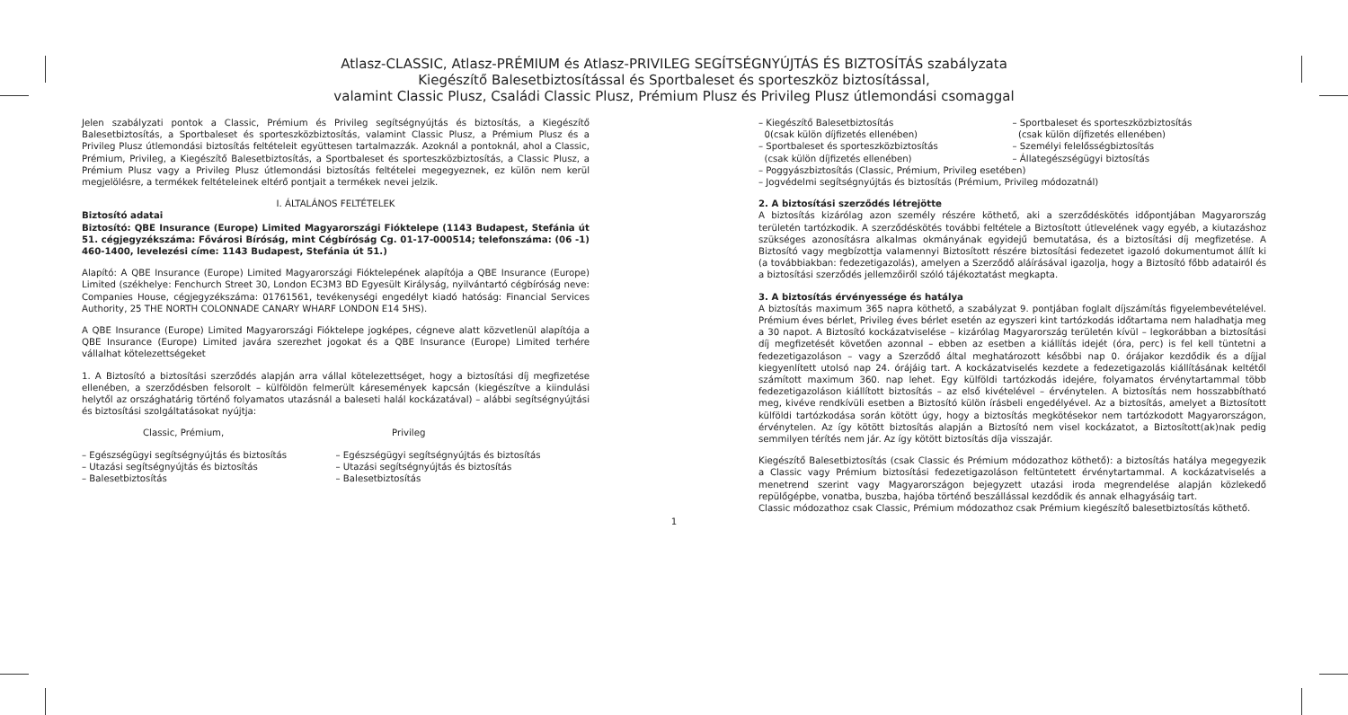Atlasz-CLASSIC, Atlasz-PRÉMIUM és Atlasz-PRIVILEG SEGÍTSÉGNYÚJTÁS ÉS BIZTOSÍTÁS szabályzata
Kiegészítő Balesetbiztosítással és Sportbaleset és sporteszköz biztosítással,
valamint Classic Plusz, Családi Classic Plusz, Prémium Plusz és Privileg Plusz útlemondási csomaggal
Jelen szabályzati pontok a Classic, Prémium és Privileg segítségnyújtás és biztosítás, a Kiegészítő Balesetbiztosítás, a Sportbaleset és sporteszközbiztosítás, valamint Classic Plusz, a Prémium Plusz és a Privileg Plusz útlemondási biztosítás feltételeit együttesen tartalmazzák. Azoknál a pontoknál, ahol a Classic, Prémium, Privileg, a Kiegészítő Balesetbiztosítás, a Sportbaleset és sporteszközbiztosítás, a Classic Plusz, a Prémium Plusz vagy a Privileg Plusz útlemondási biztosítás feltételei megegyeznek, ez külön nem kerül megjelölésre, a termékek feltételeinek eltérő pontjait a termékek nevei jelzik.
I. ÁLTALÁNOS FELTÉTELEK
Biztosító adatai
Biztosító: QBE Insurance (Europe) Limited Magyarországi Fióktelepe (1143 Budapest, Stefánia út 51. cégjegyzékszáma: Fővárosi Bíróság, mint Cégbíróság Cg. 01-17-000514; telefonszáma: (06 -1) 460-1400, levelezési címe: 1143 Budapest, Stefánia út 51.)
Alapító: A QBE Insurance (Europe) Limited Magyarországi Fióktelepének alapítója a QBE Insurance (Europe) Limited (székhelye: Fenchurch Street 30, London EC3M3 BD Egyesült Királyság, nyilvántartó cégbíróság neve: Companies House, cégjegyzékszáma: 01761561, tevékenységi engedélyt kiadó hatóság: Financial Services Authority, 25 THE NORTH COLONNADE CANARY WHARF LONDON E14 5HS).
A QBE Insurance (Europe) Limited Magyarországi Fióktelepe jogképes, cégneve alatt közvetlenül alapítója a QBE Insurance (Europe) Limited javára szerezhet jogokat és a QBE Insurance (Europe) Limited terhére vállalhat kötelezettségeket
1. A Biztosító a biztosítási szerződés alapján arra vállal kötelezettséget, hogy a biztosítási díj megfizetése ellenében, a szerződésben felsorolt – külföldön felmerült káresemények kapcsán (kiegészítve a kiindulási helytől az országhatárig történő folyamatos utazásnál a baleseti halál kockázatával) – alábbi segítségnyújtási és biztosítási szolgáltatásokat nyújtja:
Classic, Prémium, Privileg
– Egészségügyi segítségnyújtás és biztosítás
– Utazási segítségnyújtás és biztosítás
– Balesetbiztosítás
– Egészségügyi segítségnyújtás és biztosítás
– Utazási segítségnyújtás és biztosítás
– Balesetbiztosítás
– Kiegészítő Balesetbiztosítás
0(csak külön díjfizetés ellenében)
– Sportbaleset és sporteszközbiztosítás
(csak külön díjfizetés ellenében)
– Sportbaleset és sporteszközbiztosítás
(csak külön díjfizetés ellenében)
– Személyi felelősségbiztosítás
– Állategészségügyi biztosítás
– Poggyászbiztosítás (Classic, Prémium, Privileg esetében)
– Jogvédelmi segítségnyújtás és biztosítás (Prémium, Privileg módozatnál)
2. A biztosítási szerződés létrejötte
A biztosítás kizárólag azon személy részére köthető, aki a szerződéskötés időpontjában Magyarország területén tartózkodik. A szerződéskötés további feltétele a Biztosított útlevelének vagy egyéb, a kiutazáshoz szükséges azonosításra alkalmas okmányának egyidejű bemutatása, és a biztosítási díj megfizetése. A Biztosító vagy megbízottja valamennyi Biztosított részére biztosítási fedezetet igazoló dokumentumot állít ki (a továbbiakban: fedezetigazolás), amelyen a Szerződő aláírásával igazolja, hogy a Biztosító főbb adatairól és a biztosítási szerződés jellemzőiről szóló tájékoztatást megkapta.
3. A biztosítás érvényessége és hatálya
A biztosítás maximum 365 napra köthető, a szabályzat 9. pontjában foglalt díjszámítás figyelembevételével. Prémium éves bérlet, Privileg éves bérlet esetén az egyszeri kint tartózkodás időtartama nem haladhatja meg a 30 napot. A Biztosító kockázatviselése – kizárólag Magyarország területén kívül – legkorábban a biztosítási díj megfizetését követően azonnal – ebben az esetben a kiállítás idejét (óra, perc) is fel kell tüntetni a fedezetigazoláson – vagy a Szerződő által meghatározott későbbi nap 0. órájakor kezdődik és a díjjal kiegyenlített utolsó nap 24. órájáig tart. A kockázatviselés kezdete a fedezetigazolás kiállításának keltétől számított maximum 360. nap lehet. Egy külföldi tartózkodás idejére, folyamatos érvénytartammal több fedezetigazoláson kiállított biztosítás – az első kivételével – érvénytelen. A biztosítás nem hosszabbítható meg, kivéve rendkívüli esetben a Biztosító külön írásbeli engedélyével. Az a biztosítás, amelyet a Biztosított külföldi tartózkodása során kötött úgy, hogy a biztosítás megkötésekor nem tartózkodott Magyarországon, érvénytelen. Az így kötött biztosítás alapján a Biztosító nem visel kockázatot, a Biztosított(ak)nak pedig semmilyen térítés nem jár. Az így kötött biztosítás díja visszajár.
Kiegészítő Balesetbiztosítás (csak Classic és Prémium módozathoz köthető): a biztosítás hatálya megegyezik a Classic vagy Prémium biztosítási fedezetigazoláson feltüntetett érvénytartammal. A kockázatviselés a menetrend szerint vagy Magyarországon bejegyzett utazási iroda megrendelése alapján közlekedő repülőgépbe, vonatba, buszba, hajóba történő beszállással kezdődik és annak elhagyásáig tart.
Classic módozathoz csak Classic, Prémium módozathoz csak Prémium kiegészítő balesetbiztosítás köthető.
1